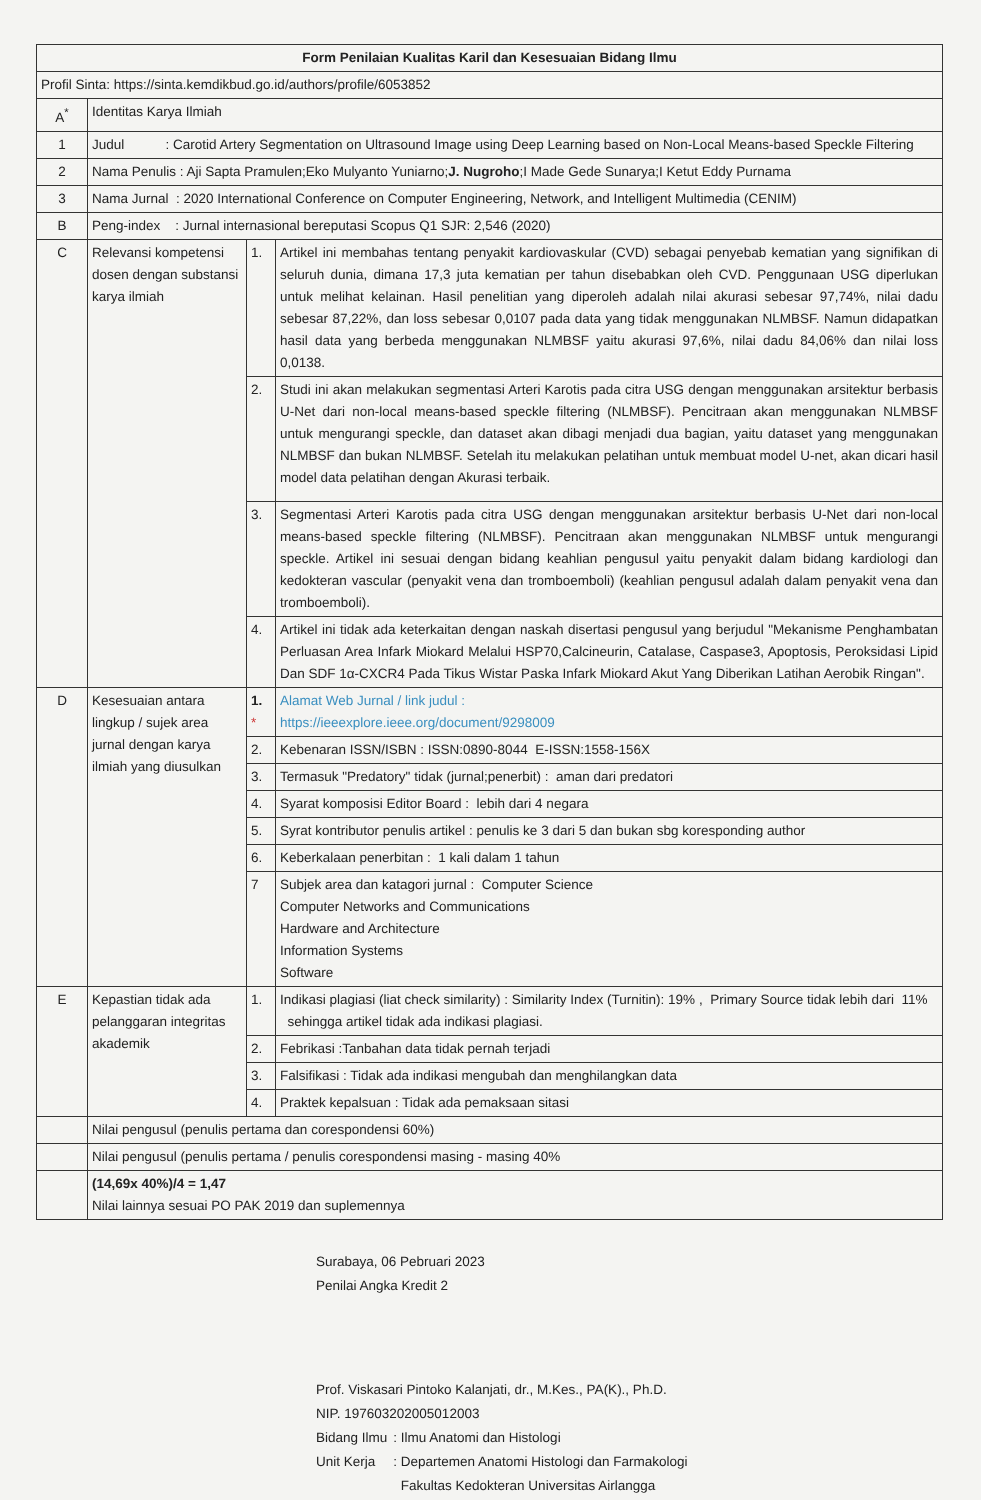| Form Penilaian Kualitas Karil dan Kesesuaian Bidang Ilmu | | | |
| --- | --- | --- | --- |
| Profil Sinta: https://sinta.kemdikbud.go.id/authors/profile/6053852 | | | |
| A<sup>*</sup> | Identitas Karya Ilmiah | | |
| 1 | Judul : Carotid Artery Segmentation on Ultrasound Image using Deep Learning based on Non-Local Means-based Speckle Filtering | | |
| 2 | Nama Penulis : Aji Sapta Pramulen;Eko Mulyanto Yuniarno; J. Nugroho ;I Made Gede Sunarya;I Ketut Eddy Purnama | | |
| 3 | Nama Jurnal : 2020 International Conference on Computer Engineering, Network, and Intelligent Multimedia (CENIM) | | |
| B | Peng-index : Jurnal internasional bereputasi Scopus Q1 SJR: 2,546 (2020) | | |
| C | Relevansi kompetensi dosen dengan substansi karya ilmiah | 1. | Artikel ini membahas tentang penyakit kardiovaskular (CVD) sebagai penyebab kematian yang signifikan di seluruh dunia, dimana 17,3 juta kematian per tahun disebabkan oleh CVD. Penggunaan USG diperlukan untuk melihat kelainan. Hasil penelitian yang diperoleh adalah nilai akurasi sebesar 97,74%, nilai dadu sebesar 87,22%, dan loss sebesar 0,0107 pada data yang tidak menggunakan NLMBSF. Namun didapatkan hasil data yang berbeda menggunakan NLMBSF yaitu akurasi 97,6%, nilai dadu 84,06% dan nilai loss 0,0138. |
| | | 2. | Studi ini akan melakukan segmentasi Arteri Karotis pada citra USG dengan menggunakan arsitektur berbasis U-Net dari non-local means-based speckle filtering (NLMBSF). Pencitraan akan menggunakan NLMBSF untuk mengurangi speckle, dan dataset akan dibagi menjadi dua bagian, yaitu dataset yang menggunakan NLMBSF dan bukan NLMBSF. Setelah itu melakukan pelatihan untuk membuat model U-net, akan dicari hasil model data pelatihan dengan Akurasi terbaik. |
| | | 3. | Segmentasi Arteri Karotis pada citra USG dengan menggunakan arsitektur berbasis U-Net dari non-local means-based speckle filtering (NLMBSF). Pencitraan akan menggunakan NLMBSF untuk mengurangi speckle. Artikel ini sesuai dengan bidang keahlian pengusul yaitu penyakit dalam bidang kardiologi dan kedokteran vascular (penyakit vena dan tromboemboli) (keahlian pengusul adalah dalam penyakit vena dan tromboemboli). |
| | | 4. | Artikel ini tidak ada keterkaitan dengan naskah disertasi pengusul yang berjudul "Mekanisme Penghambatan Perluasan Area Infark Miokard Melalui HSP70,Calcineurin, Catalase, Caspase3, Apoptosis, Peroksidasi Lipid Dan SDF 1α-CXCR4 Pada Tikus Wistar Paska Infark Miokard Akut Yang Diberikan Latihan Aerobik Ringan". |
| D | Kesesuaian antara lingkup / sujek area jurnal dengan karya ilmiah yang diusulkan | 1. * | Alamat Web Jurnal / link judul : https://ieeexplore.ieee.org/document/9298009 |
| | | 2. | Kebenaran ISSN/ISBN : ISSN:0890-8044 E-ISSN:1558-156X |
| | | 3. | Termasuk "Predatory" tidak (jurnal;penerbit) : aman dari predatori |
| | | 4. | Syarat komposisi Editor Board : lebih dari 4 negara |
| | | 5. | Syrat kontributor penulis artikel : penulis ke 3 dari 5 dan bukan sbg koresponding author |
| | | 6. | Keberkalaan penerbitan : 1 kali dalam 1 tahun |
| | | 7 | Subjek area dan katagori jurnal : Computer Science Computer Networks and Communications Hardware and Architecture Information Systems Software |
| E | Kepastian tidak ada pelanggaran integritas akademik | 1. | Indikasi plagiasi (liat check similarity) : Similarity Index (Turnitin): 19% , Primary Source tidak lebih dari 11% sehingga artikel tidak ada indikasi plagiasi. |
| | | 2. | Febrikasi :Tanbahan data tidak pernah terjadi |
| | | 3. | Falsifikasi : Tidak ada indikasi mengubah dan menghilangkan data |
| | | 4. | Praktek kepalsuan : Tidak ada pemaksaan sitasi |
| | Nilai pengusul (penulis pertama dan corespondensi 60%) | | |
| | Nilai pengusul (penulis pertama / penulis corespondensi masing - masing 40% | | |
| | (14,69x 40%)/4 = 1,47 Nilai lainnya sesuai PO PAK 2019 dan suplemennya | | |
Surabaya, 06 Pebruari 2023
Penilai Angka Kredit 2
Prof. Viskasari Pintoko Kalanjati, dr., M.Kes., PA(K)., Ph.D.
NIP. 197603202005012003
| Bidang Ilmu | : Ilmu Anatomi dan Histologi |
| Unit Kerja | : Departemen Anatomi Histologi dan Farmakologi Fakultas Kedokteran Universitas Airlangga |